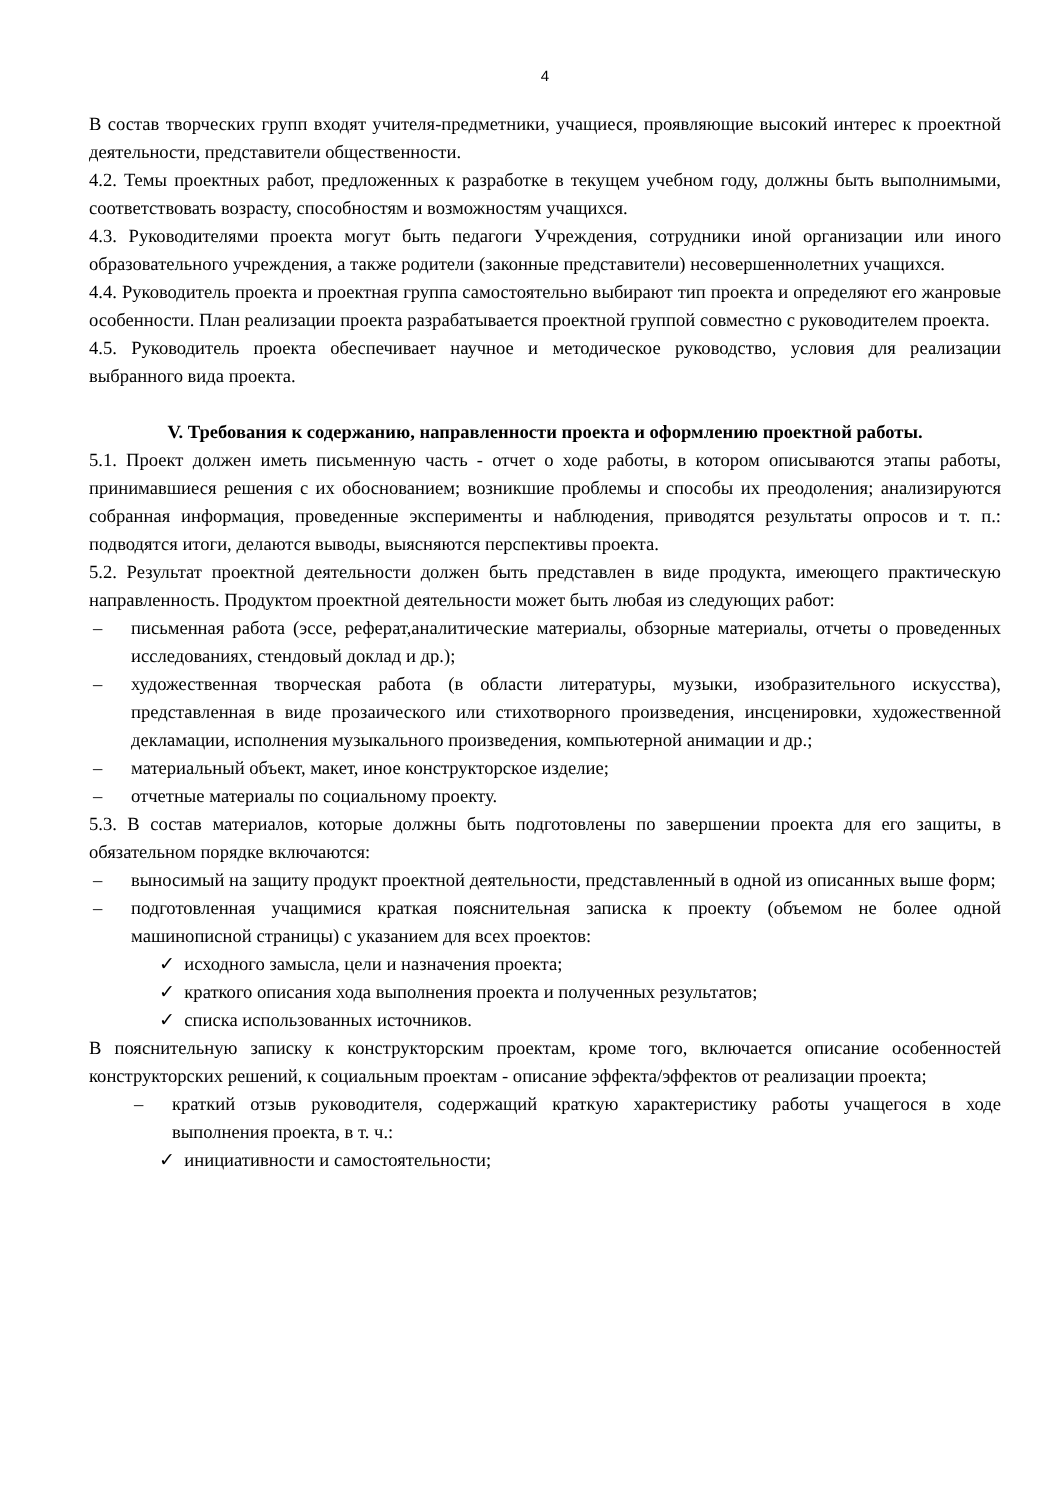4
В состав творческих групп входят учителя-предметники, учащиеся, проявляющие высокий интерес к проектной деятельности, представители общественности.
4.2. Темы проектных работ, предложенных к разработке в текущем учебном году, должны быть выполнимыми, соответствовать возрасту, способностям и возможностям учащихся.
4.3. Руководителями проекта могут быть педагоги Учреждения, сотрудники иной организации или иного образовательного учреждения, а также родители (законные представители) несовершеннолетних учащихся.
4.4. Руководитель проекта и проектная группа самостоятельно выбирают тип проекта и определяют его жанровые особенности. План реализации проекта разрабатывается проектной группой совместно с руководителем проекта.
4.5. Руководитель проекта обеспечивает научное и методическое руководство, условия для реализации выбранного вида проекта.
V. Требования к содержанию, направленности проекта и оформлению проектной работы.
5.1. Проект должен иметь письменную часть - отчет о ходе работы, в котором описываются этапы работы, принимавшиеся решения с их обоснованием; возникшие проблемы и способы их преодоления; анализируются собранная информация, проведенные эксперименты и наблюдения, приводятся результаты опросов и т. п.: подводятся итоги, делаются выводы, выясняются перспективы проекта.
5.2. Результат проектной деятельности должен быть представлен в виде продукта, имеющего практическую направленность. Продуктом проектной деятельности может быть любая из следующих работ:
– письменная работа (эссе, реферат,аналитические материалы, обзорные материалы, отчеты о проведенных исследованиях, стендовый доклад и др.);
– художественная творческая работа (в области литературы, музыки, изобразительного искусства), представленная в виде прозаического или стихотворного произведения, инсценировки, художественной декламации, исполнения музыкального произведения, компьютерной анимации и др.;
– материальный объект, макет, иное конструкторское изделие;
– отчетные материалы по социальному проекту.
5.3. В состав материалов, которые должны быть подготовлены по завершении проекта для его защиты, в обязательном порядке включаются:
– выносимый на защиту продукт проектной деятельности, представленный в одной из описанных выше форм;
– подготовленная учащимися краткая пояснительная записка к проекту (объемом не более одной машинописной страницы) с указанием для всех проектов:
✓ исходного замысла, цели и назначения проекта;
✓ краткого описания хода выполнения проекта и полученных результатов;
✓ списка использованных источников.
В пояснительную записку к конструкторским проектам, кроме того, включается описание особенностей конструкторских решений, к социальным проектам - описание эффекта/эффектов от реализации проекта;
– краткий отзыв руководителя, содержащий краткую характеристику работы учащегося в ходе выполнения проекта, в т. ч.:
✓ инициативности и самостоятельности;